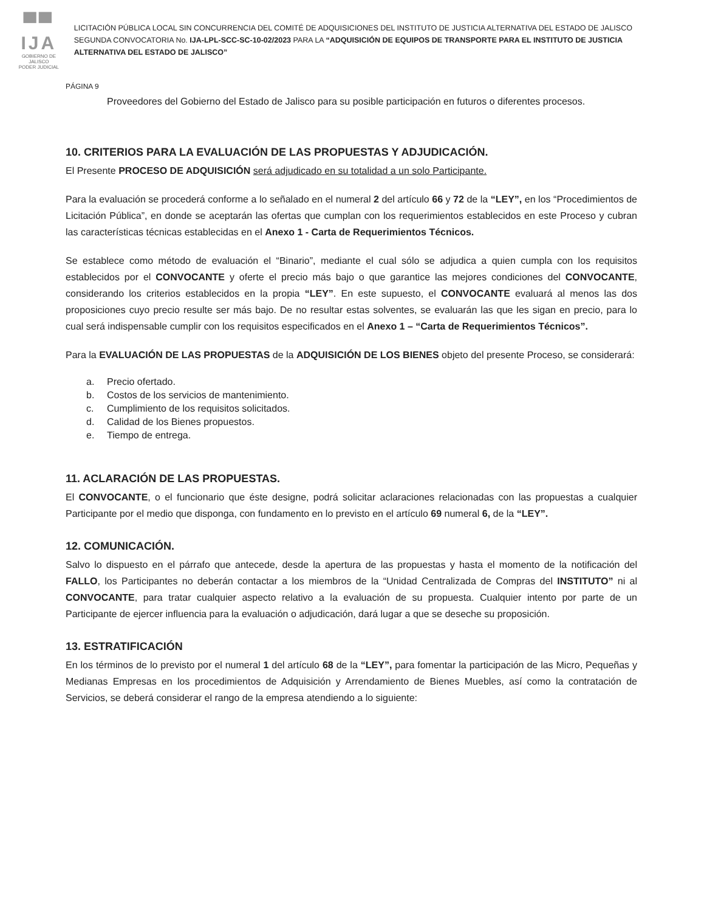▀▀ IJA
GOBIERNO DE JALISCO
PODER JUDICIAL
LICITACIÓN PÚBLICA LOCAL SIN CONCURRENCIA DEL COMITÉ DE ADQUISICIONES DEL INSTITUTO DE JUSTICIA ALTERNATIVA DEL ESTADO DE JALISCO SEGUNDA CONVOCATORIA No. IJA-LPL-SCC-SC-10-02/2023 PARA LA “ADQUISICIÓN DE EQUIPOS DE TRANSPORTE PARA EL INSTITUTO DE JUSTICIA ALTERNATIVA DEL ESTADO DE JALISCO”
PÁGINA 9
Proveedores del Gobierno del Estado de Jalisco para su posible participación en futuros o diferentes procesos.
10. CRITERIOS PARA LA EVALUACIÓN DE LAS PROPUESTAS Y ADJUDICACIÓN.
El Presente PROCESO DE ADQUISICIÓN será adjudicado en su totalidad a un solo Participante.
Para la evaluación se procederá conforme a lo señalado en el numeral 2 del artículo 66 y 72 de la “LEY”, en los “Procedimientos de Licitación Pública”, en donde se aceptarán las ofertas que cumplan con los requerimientos establecidos en este Proceso y cubran las características técnicas establecidas en el Anexo 1 - Carta de Requerimientos Técnicos.
Se establece como método de evaluación el “Binario”, mediante el cual sólo se adjudica a quien cumpla con los requisitos establecidos por el CONVOCANTE y oferte el precio más bajo o que garantice las mejores condiciones del CONVOCANTE, considerando los criterios establecidos en la propia “LEY”. En este supuesto, el CONVOCANTE evaluará al menos las dos proposiciones cuyo precio resulte ser más bajo. De no resultar estas solventes, se evaluarán las que les sigan en precio, para lo cual será indispensable cumplir con los requisitos especificados en el Anexo 1 – “Carta de Requerimientos Técnicos”.
Para la EVALUACIÓN DE LAS PROPUESTAS de la ADQUISICIÓN DE LOS BIENES objeto del presente Proceso, se considerará:
a. Precio ofertado.
b. Costos de los servicios de mantenimiento.
c. Cumplimiento de los requisitos solicitados.
d. Calidad de los Bienes propuestos.
e. Tiempo de entrega.
11. ACLARACIÓN DE LAS PROPUESTAS.
El CONVOCANTE, o el funcionario que éste designe, podrá solicitar aclaraciones relacionadas con las propuestas a cualquier Participante por el medio que disponga, con fundamento en lo previsto en el artículo 69 numeral 6, de la “LEY”.
12. COMUNICACIÓN.
Salvo lo dispuesto en el párrafo que antecede, desde la apertura de las propuestas y hasta el momento de la notificación del FALLO, los Participantes no deberán contactar a los miembros de la “Unidad Centralizada de Compras del INSTITUTO” ni al CONVOCANTE, para tratar cualquier aspecto relativo a la evaluación de su propuesta. Cualquier intento por parte de un Participante de ejercer influencia para la evaluación o adjudicación, dará lugar a que se deseche su proposición.
13. ESTRATIFICACIÓN
En los términos de lo previsto por el numeral 1 del artículo 68 de la “LEY”, para fomentar la participación de las Micro, Pequeñas y Medianas Empresas en los procedimientos de Adquisición y Arrendamiento de Bienes Muebles, así como la contratación de Servicios, se deberá considerar el rango de la empresa atendiendo a lo siguiente: